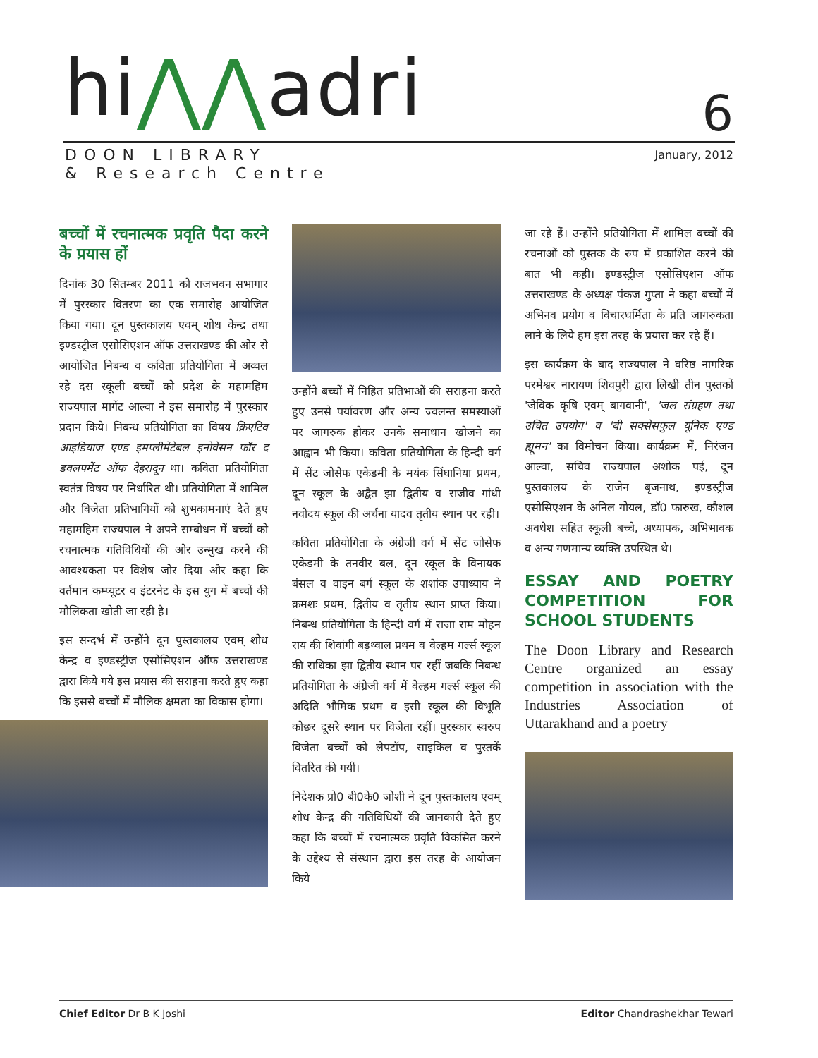hi⋀⋀adri
DOON LIBRARY
& Research Centre
6
January, 2012
बच्चों में रचनात्मक प्रवृति पैदा करने के प्रयास हों
दिनांक 30 सितम्बर 2011 को राजभवन सभागार में पुरस्कार वितरण का एक समारोह आयोजित किया गया। दून पुस्तकालय एवम् शोध केन्द्र तथा इण्डस्ट्रीज एसोसिएशन ऑफ उत्तराखण्ड की ओर से आयोजित निबन्ध व कविता प्रतियोगिता में अव्वल रहे दस स्कूली बच्चों को प्रदेश के महामहिम राज्यपाल मार्गेट आल्वा ने इस समारोह में पुरस्कार प्रदान किये। निबन्ध प्रतियोगिता का विषय क्रिएटिव आइडियाज एण्ड इमप्लीमेंटेबल इनोवेसन फॉर द डवलपमेंट ऑफ देहरादून था। कविता प्रतियोगिता स्वतंत्र विषय पर निर्धारित थी। प्रतियोगिता में शामिल और विजेता प्रतिभागियों को शुभकामनाएं देते हुए महामहिम राज्यपाल ने अपने सम्बोधन में बच्चों को रचनात्मक गतिविधियों की ओर उन्मुख करने की आवश्यकता पर विशेष जोर दिया और कहा कि वर्तमान कम्प्यूटर व इंटरनेट के इस युग में बच्चों की मौलिकता खोती जा रही है।
इस सन्दर्भ में उन्होंने दून पुस्तकालय एवम् शोध केन्द्र व इण्डस्ट्रीज एसोसिएशन ऑफ उत्तराखण्ड द्वारा किये गये इस प्रयास की सराहना करते हुए कहा कि इससे बच्चों में मौलिक क्षमता का विकास होगा।
उन्होंने बच्चों में निहित प्रतिभाओं की सराहना करते हुए उनसे पर्यावरण और अन्य ज्वलन्त समस्याओं पर जागरुक होकर उनके समाधान खोजने का आह्वान भी किया। कविता प्रतियोगिता के हिन्दी वर्ग में सेंट जोसेफ एकेडमी के मयंक सिंघानिया प्रथम, दून स्कूल के अद्वैत झा द्वितीय व राजीव गांधी नवोदय स्कूल की अर्चना यादव तृतीय स्थान पर रही।
कविता प्रतियोगिता के अंग्रेजी वर्ग में सेंट जोसेफ एकेडमी के तनवीर बल, दून स्कूल के विनायक बंसल व वाइन बर्ग स्कूल के शशांक उपाध्याय ने क्रमशः प्रथम, द्वितीय व तृतीय स्थान प्राप्त किया। निबन्ध प्रतियोगिता के हिन्दी वर्ग में राजा राम मोहन राय की शिवांगी बड़थ्वाल प्रथम व वेल्हम गर्ल्स स्कूल की राधिका झा द्वितीय स्थान पर रहीं जबकि निबन्ध प्रतियोगिता के अंग्रेजी वर्ग में वेल्हम गर्ल्स स्कूल की अदिति भौमिक प्रथम व इसी स्कूल की विभूति कोछर दूसरे स्थान पर विजेता रहीं। पुरस्कार स्वरुप विजेता बच्चों को लैपटॉप, साइकिल व पुस्तकें वितरित की गयीं।
निदेशक प्रो0 बी0के0 जोशी ने दून पुस्तकालय एवम् शोध केन्द्र की गतिविधियों की जानकारी देते हुए कहा कि बच्चों में रचनात्मक प्रवृति विकसित करने के उद्देश्य से संस्थान द्वारा इस तरह के आयोजन किये
जा रहे हैं। उन्होंने प्रतियोगिता में शामिल बच्चों की रचनाओं को पुस्तक के रुप में प्रकाशित करने की बात भी कही। इण्डस्ट्रीज एसोसिएशन ऑफ उत्तराखण्ड के अध्यक्ष पंकज गुप्ता ने कहा बच्चों में अभिनव प्रयोग व विचारधर्मिता के प्रति जागरुकता लाने के लिये हम इस तरह के प्रयास कर रहे हैं।
इस कार्यक्रम के बाद राज्यपाल ने वरिष्ठ नागरिक परमेश्वर नारायण शिवपुरी द्वारा लिखी तीन पुस्तकों 'जैविक कृषि एवम् बागवानी', 'जल संग्रहण तथा उचित उपयोग' व 'बी सक्सेसफुल यूनिक एण्ड ह्यूमन' का विमोचन किया। कार्यक्रम में, निरंजन आल्वा, सचिव राज्यपाल अशोक पई, दून पुस्तकालय के राजेन बृजनाथ, इण्डस्ट्रीज एसोसिएशन के अनिल गोयल, डॉ0 फारुख, कौशल अवधेश सहित स्कूली बच्चे, अध्यापक, अभिभावक व अन्य गणमान्य व्यक्ति उपस्थित थे।
ESSAY AND POETRY COMPETITION FOR SCHOOL STUDENTS
The Doon Library and Research Centre organized an essay competition in association with the Industries Association of Uttarakhand and a poetry
Chief Editor Dr B K Joshi Editor Chandrashekhar Tewari